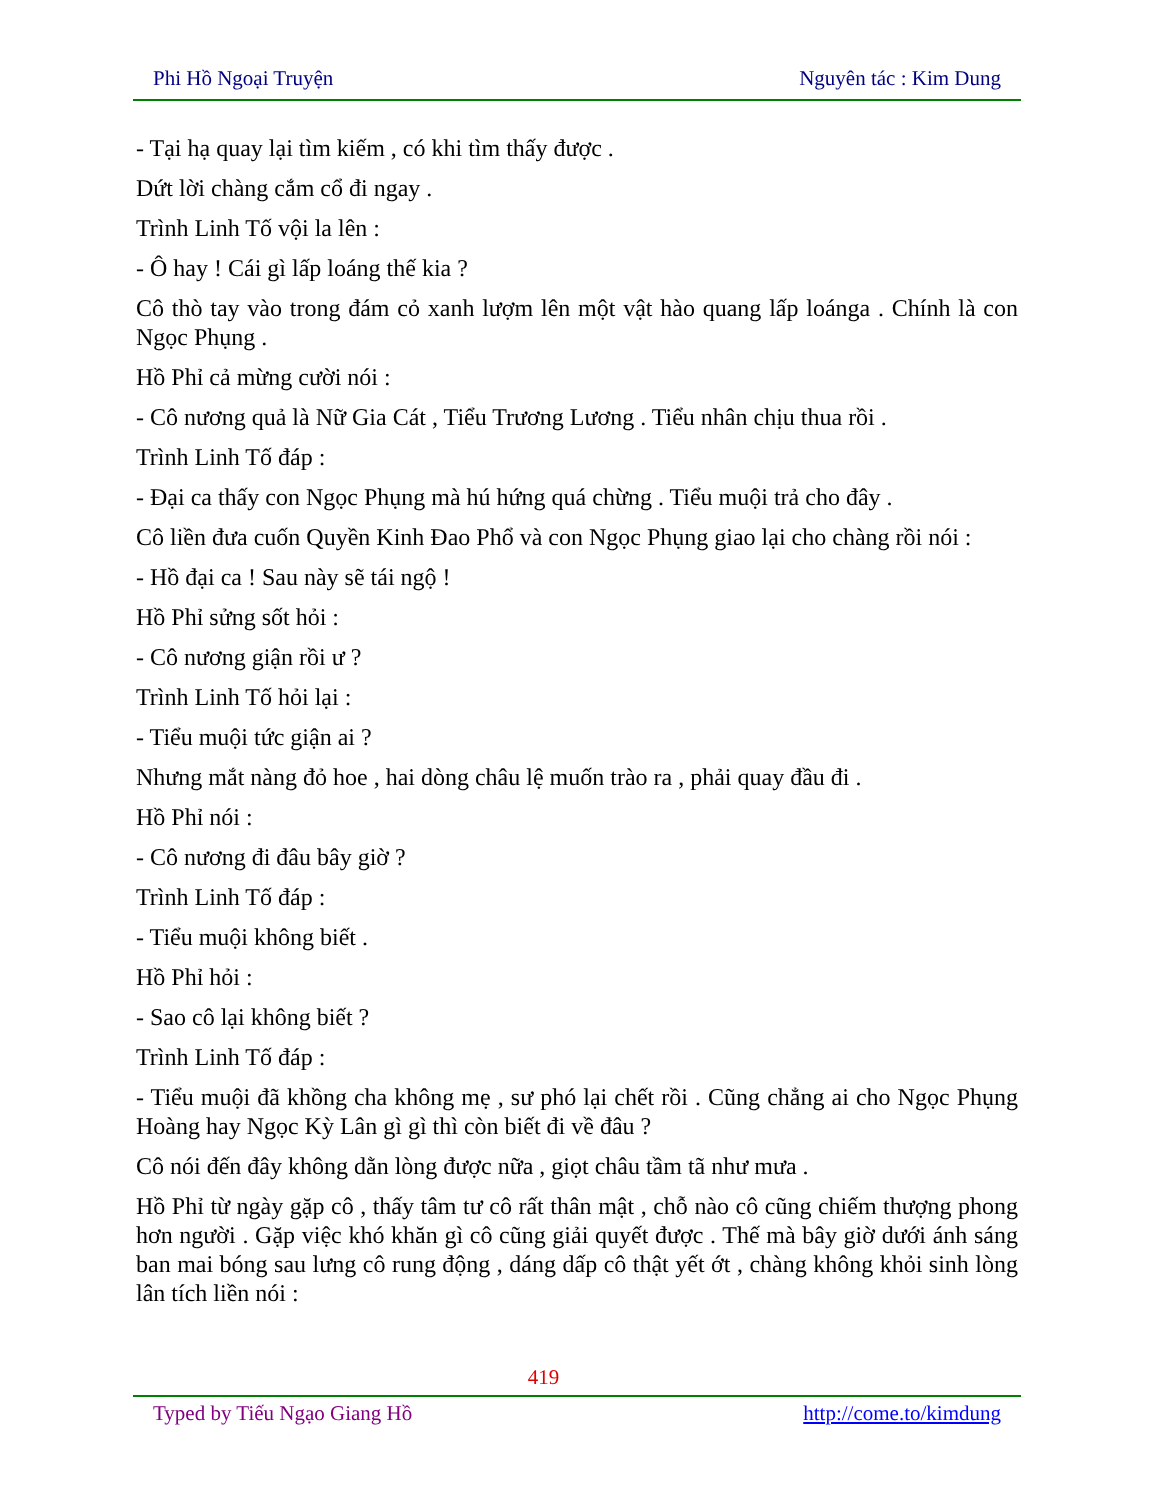Phi Hồ Ngoại Truyện Nguyên tác : Kim Dung
- Tại hạ quay lại tìm kiếm , có khi tìm thấy được .
Dứt lời chàng cắm cổ đi ngay .
Trình Linh Tố vội la lên :
- Ô hay ! Cái gì lấp loáng thế kia ?
Cô thò tay vào trong đám cỏ xanh lượm lên một vật hào quang lấp loánga . Chính là con Ngọc Phụng .
Hồ Phỉ cả mừng cười nói :
- Cô nương quả là Nữ Gia Cát , Tiểu Trương Lương . Tiểu nhân chịu thua rồi .
Trình Linh Tố đáp :
- Đại ca thấy con Ngọc Phụng mà hú hứng quá chừng . Tiểu muội trả cho đây .
Cô liền đưa cuốn Quyền Kinh Đao Phổ và con Ngọc Phụng giao lại cho chàng rồi nói :
- Hồ đại ca ! Sau này sẽ tái ngộ !
Hồ Phỉ sửng sốt hỏi :
- Cô nương giận rồi ư ?
Trình Linh Tố hỏi lại :
- Tiểu muội tức giận ai ?
Nhưng mắt nàng đỏ hoe , hai dòng châu lệ muốn trào ra , phải quay đầu đi .
Hồ Phỉ nói :
- Cô nương đi đâu bây giờ ?
Trình Linh Tố đáp :
- Tiểu muội không biết .
Hồ Phỉ hỏi :
- Sao cô lại không biết ?
Trình Linh Tố đáp :
- Tiểu muội đã khồng cha không mẹ , sư phó lại chết rồi . Cũng chẳng ai cho Ngọc Phụng Hoàng hay Ngọc Kỳ Lân gì gì thì còn biết đi về đâu ?
Cô nói đến đây không dằn lòng được nữa , giọt châu tầm tã như mưa .
Hồ Phỉ từ ngày gặp cô , thấy tâm tư cô rất thân mật , chỗ nào cô cũng chiếm thượng phong hơn người . Gặp việc khó khăn gì cô cũng giải quyết được . Thế mà bây giờ dưới ánh sáng ban mai bóng sau lưng cô rung động , dáng dấp cô thật yết ớt , chàng không khỏi sinh lòng lân tích liền nói :
419
Typed by Tiếu Ngạo Giang Hồ http://come.to/kimdung